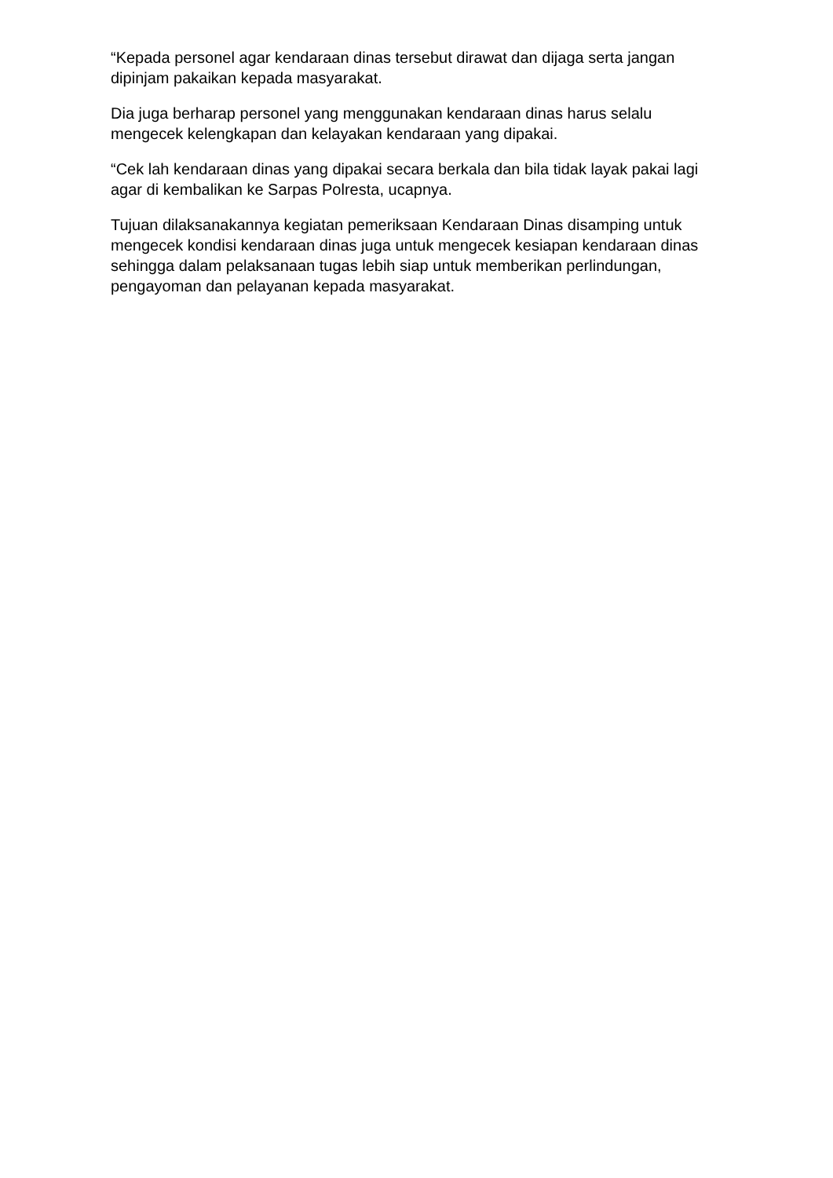“Kepada personel agar kendaraan dinas tersebut dirawat dan dijaga serta jangan dipinjam pakaikan kepada masyarakat.
Dia juga berharap personel yang menggunakan kendaraan dinas harus selalu mengecek kelengkapan dan kelayakan kendaraan yang dipakai.
“Cek lah kendaraan dinas yang dipakai secara berkala dan bila tidak layak pakai lagi agar di kembalikan ke Sarpas Polresta, ucapnya.
Tujuan dilaksanakannya kegiatan pemeriksaan Kendaraan Dinas disamping untuk mengecek kondisi kendaraan dinas juga untuk mengecek kesiapan kendaraan dinas sehingga dalam pelaksanaan tugas lebih siap untuk memberikan perlindungan, pengayoman dan pelayanan kepada masyarakat.